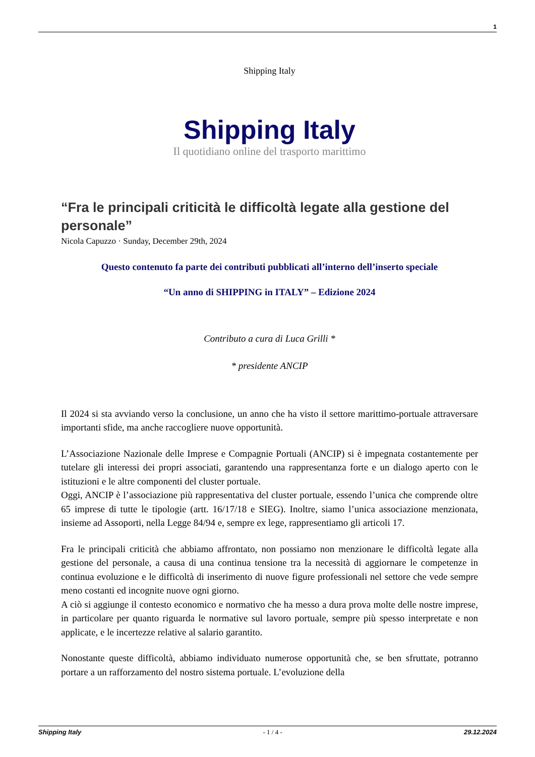1
Shipping Italy
Shipping Italy
Il quotidiano online del trasporto marittimo
“Fra le principali criticità le difficoltà legate alla gestione del personale”
Nicola Capuzzo · Sunday, December 29th, 2024
Questo contenuto fa parte dei contributi pubblicati all’interno dell’inserto speciale
“Un anno di SHIPPING in ITALY” – Edizione 2024
Contributo a cura di Luca Grilli *
* presidente ANCIP
Il 2024 si sta avviando verso la conclusione, un anno che ha visto il settore marittimo-portuale attraversare importanti sfide, ma anche raccogliere nuove opportunità.
L’Associazione Nazionale delle Imprese e Compagnie Portuali (ANCIP) si è impegnata costantemente per tutelare gli interessi dei propri associati, garantendo una rappresentanza forte e un dialogo aperto con le istituzioni e le altre componenti del cluster portuale.
Oggi, ANCIP è l’associazione più rappresentativa del cluster portuale, essendo l’unica che comprende oltre 65 imprese di tutte le tipologie (artt. 16/17/18 e SIEG). Inoltre, siamo l’unica associazione menzionata, insieme ad Assoporti, nella Legge 84/94 e, sempre ex lege, rappresentiamo gli articoli 17.
Fra le principali criticità che abbiamo affrontato, non possiamo non menzionare le difficoltà legate alla gestione del personale, a causa di una continua tensione tra la necessità di aggiornare le competenze in continua evoluzione e le difficoltà di inserimento di nuove figure professionali nel settore che vede sempre meno costanti ed incognite nuove ogni giorno.
A ciò si aggiunge il contesto economico e normativo che ha messo a dura prova molte delle nostre imprese, in particolare per quanto riguarda le normative sul lavoro portuale, sempre più spesso interpretate e non applicate, e le incertezze relative al salario garantito.
Nonostante queste difficoltà, abbiamo individuato numerose opportunità che, se ben sfruttate, potranno portare a un rafforzamento del nostro sistema portuale. L’evoluzione della
Shipping Italy - 1 / 4 - 29.12.2024